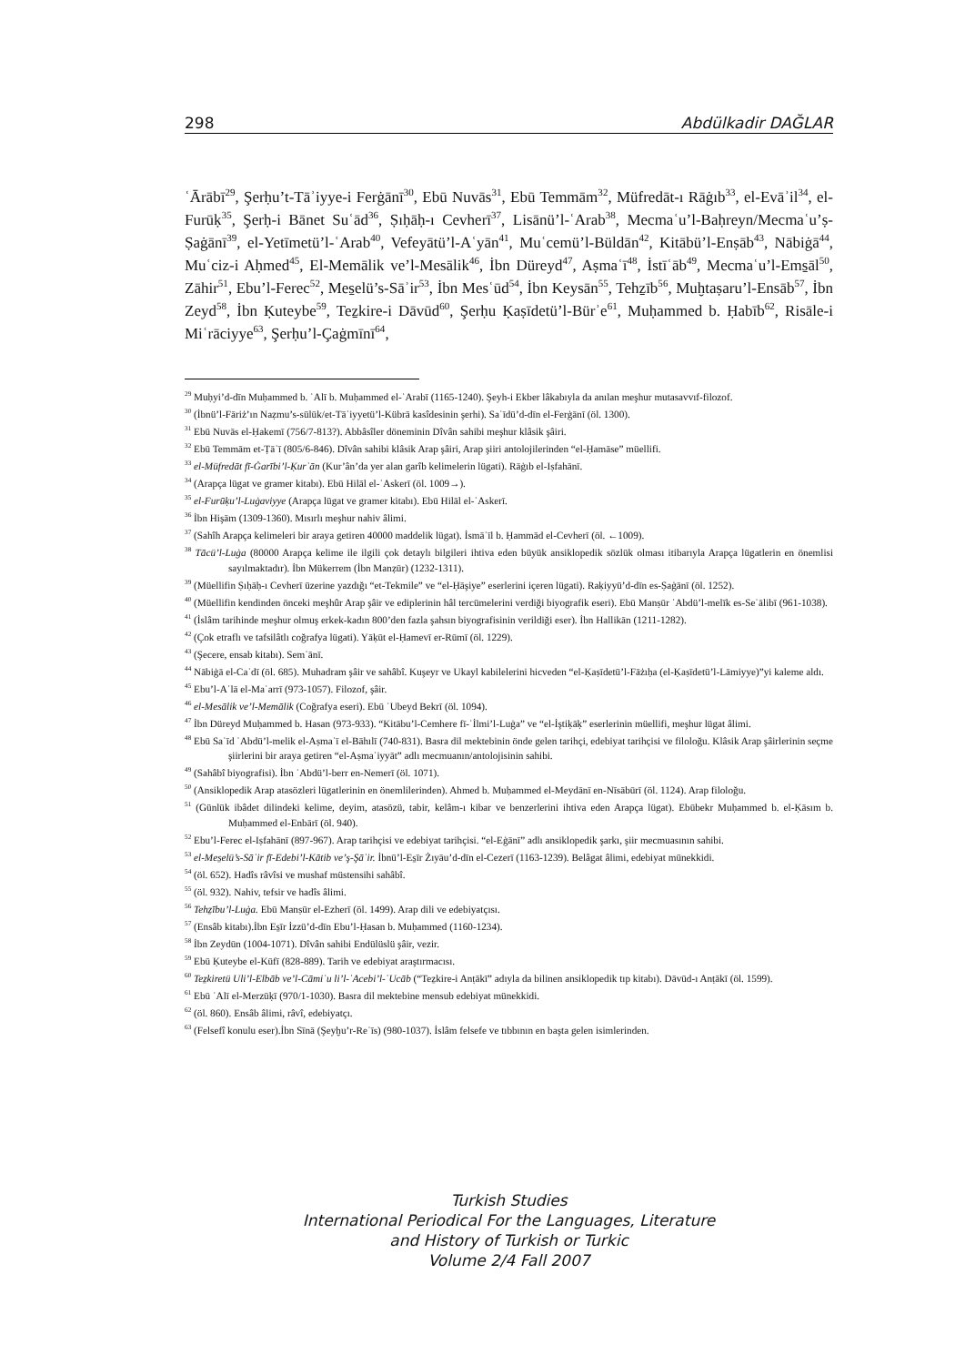298 Abdülkadir DAĞLAR
ʿĀrābī<sup>29</sup>, Şerḥu’t-Tāʾiyye-i Ferġānī<sup>30</sup>, Ebū Nuvās<sup>31</sup>, Ebū Temmām<sup>32</sup>, Müfredāt-ı Rāġıb<sup>33</sup>, el-Evāʾil<sup>34</sup>, el-Furūḳ<sup>35</sup>, Şerḥ-i Bānet Suʿād<sup>36</sup>, Ṣıḥāḥ-ı Cevherī<sup>37</sup>, Lisānü’l-ʿArab<sup>38</sup>, Mecmaʿu’l-Baḥreyn/Mecmaʿu’ṣ-Ṣaġānī<sup>39</sup>, el-Yetīmetü’l-ʿArab<sup>40</sup>, Vefeyātü’l-Aʿyān<sup>41</sup>, Muʿcemü’l-Büldān<sup>42</sup>, Kitābü’l-Enṣāb<sup>43</sup>, Nābiġā<sup>44</sup>, Muʿciz-i Aḥmed<sup>45</sup>, El-Memālik ve’l-Mesālik<sup>46</sup>, İbn Düreyd<sup>47</sup>, Aṣmaʿī<sup>48</sup>, İstīʿāb<sup>49</sup>, Mecmaʿu’l-Ems̱āl<sup>50</sup>, Zāhir<sup>51</sup>, Ebu’l-Ferec<sup>52</sup>, Mes̱elü’s-Sāʾir<sup>53</sup>, İbn Mesʿūd<sup>54</sup>, İbn Keysān<sup>55</sup>, Tehẕīb<sup>56</sup>, Muḫtaṣaru’l-Ensāb<sup>57</sup>, İbn Zeyd<sup>58</sup>, İbn Ḳuteybe<sup>59</sup>, Teẕkire-i Dāvūd<sup>60</sup>, Şerḥu Ḳaṣīdetü’l-Bürʾe<sup>61</sup>, Muḥammed b. Ḥabīb<sup>62</sup>, Risāle-i Miʿrāciyye<sup>63</sup>, Şerḥu’l-Çaġmīnī<sup>64</sup>,
<sup>29</sup> Muḥyi’d-dīn Muḥammed b. ʿAlī b. Muḥammed el-ʿArabī (1165-1240). Şeyh-i Ekber lâkabıyla da anılan meşhur mutasavvıf-filozof.
<sup>30</sup> (İbnü’l-Fāriż’ın Naẓmu’s-sülūk/et-Tāʾiyyetü’l-Kübrā kasîdesinin şerhi). Saʿīdü’d-dīn el-Ferġānī (öl. 1300).
<sup>31</sup> Ebū Nuvās el-Ḥakemī (756/7-813?). Abbâsîler döneminin Dîvân sahibi meşhur klâsik şâiri.
<sup>32</sup> Ebū Temmām et-Ṭāʾī (805/6-846). Dîvân sahibi klâsik Arap şâiri, Arap şiiri antolojilerinden “el-Ḥamāse” müellifi.
<sup>33</sup> el-Müfredāt fī-Ġarībi’l-Ḳurʾān (Kur’ân’da yer alan garîb kelimelerin lügati). Rāġıb el-Iṣfahānī.
<sup>34</sup> (Arapça lügat ve gramer kitabı). Ebū Hilāl el-ʿAskerī (öl. 1009→).
<sup>35</sup> el-Furūḳu’l-Luġaviyye (Arapça lügat ve gramer kitabı). Ebū Hilāl el-ʿAskerī.
<sup>36</sup> İbn Hişām (1309-1360). Mısırlı meşhur nahiv âlimi.
<sup>37</sup> (Sahîh Arapça kelimeleri bir araya getiren 40000 maddelik lügat). İsmāʿīl b. Ḥammād el-Cevherī (öl. ←1009).
<sup>38</sup> Tācü’l-Luġa (80000 Arapça kelime ile ilgili çok detaylı bilgileri ihtiva eden büyük ansiklopedik sözlük olması itibarıyla Arapça lügatlerin en önemlisi sayılmaktadır). İbn Mükerrem (İbn Manẓūr) (1232-1311).
<sup>39</sup> (Müellifin Ṣıḥāḥ-ı Cevherī üzerine yazdığı “et-Tekmile” ve “el-Ḥāşiye” eserlerini içeren lügati). Raḳiyyü’d-dīn es-Ṣaġānī (öl. 1252).
<sup>40</sup> (Müellifin kendinden önceki meşhûr Arap şâir ve ediplerinin hâl tercümelerini verdiği biyografik eseri). Ebū Manṣūr ʿAbdü’l-melīk es-Seʿālibī (961-1038).
<sup>41</sup> (İslâm tarihinde meşhur olmuş erkek-kadın 800’den fazla şahsın biyografisinin verildiği eser). İbn Hallikān (1211-1282).
<sup>42</sup> (Çok etraflı ve tafsilâtlı coğrafya lügati). Yāḳūt el-Ḥamevī er-Rūmī (öl. 1229).
<sup>43</sup> (Şecere, ensab kitabı). Semʿānī.
<sup>44</sup> Nābiġā el-Caʿdī (öl. 685). Muhadram şâir ve sahâbî. Kuşeyr ve Ukayl kabilelerini hicveden “el-Ḳaṣīdetü’l-Fāżıḥa (el-Ḳaṣīdetü’l-Lāmiyye)”yi kaleme aldı.
<sup>45</sup> Ebu’l-Aʿlā el-Maʿarrī (973-1057). Filozof, şâir.
<sup>46</sup> el-Mesālik ve’l-Memālik (Coğrafya eseri). Ebū ʿUbeyd Bekrī (öl. 1094).
<sup>47</sup> İbn Düreyd Muḥammed b. Hasan (973-933). “Kitābu’l-Cemhere fī-ʿİlmi’l-Luġa” ve “el-İştiḳāḳ” eserlerinin müellifi, meşhur lügat âlimi.
<sup>48</sup> Ebū Saʿīd ʿAbdü’l-melik el-Aṣmaʿī el-Bāhılī (740-831). Basra dil mektebinin önde gelen tarihçi, edebiyat tarihçisi ve filoloğu. Klâsik Arap şâirlerinin seçme şiirlerini bir araya getiren “el-Aṣmaʿiyyāt” adlı mecmuanın/antolojisinin sahibi.
<sup>49</sup> (Sahâbî biyografisi). İbn ʿAbdü’l-berr en-Nemerī (öl. 1071).
<sup>50</sup> (Ansiklopedik Arap atasözleri lügatlerinin en önemlilerinden). Ahmed b. Muḥammed el-Meydānī en-Nīsābūrī (öl. 1124). Arap filoloğu.
<sup>51</sup> (Günlük ibâdet dilindeki kelime, deyim, atasözü, tabir, kelâm-ı kibar ve benzerlerini ihtiva eden Arapça lügat). Ebūbekr Muḥammed b. el-Ḳāsım b. Muḥammed el-Enbārī (öl. 940).
<sup>52</sup> Ebu’l-Ferec el-Iṣfahānī (897-967). Arap tarihçisi ve edebiyat tarihçisi. “el-Eġānī” adlı ansiklopedik şarkı, şiir mecmuasının sahibi.
<sup>53</sup> el-Mes̱elü’s-Sāʾir fī-Edebi’l-Kātib ve’ş-Şāʿir. İbnü’l-Es̱īr Żıyāu’d-dīn el-Cezerī (1163-1239). Belâgat âlimi, edebiyat münekkidi.
<sup>54</sup> (öl. 652). Hadîs râvîsi ve mushaf müstensihi sahâbî.
<sup>55</sup> (öl. 932). Nahiv, tefsir ve hadîs âlimi.
<sup>56</sup> Tehẕību’l-Luġa. Ebū Manṣūr el-Ezherī (öl. 1499). Arap dili ve edebiyatçısı.
<sup>57</sup> (Ensâb kitabı).İbn Es̱īr İzzü’d-dīn Ebu’l-Ḥasan b. Muḥammed (1160-1234).
<sup>58</sup> İbn Zeydūn (1004-1071). Dîvân sahibi Endülüslü şâir, vezir.
<sup>59</sup> Ebū Ḳuteybe el-Kūfī (828-889). Tarih ve edebiyat araştırmacısı.
<sup>60</sup> Teẕkiretü Uli’l-Elbāb ve’l-Cāmiʿu li’l-ʿAcebi’l-ʿUcāb (“Teẕkire-i Anṭākī” adıyla da bilinen ansiklopedik tıp kitabı). Dāvūd-ı Anṭākī (öl. 1599).
<sup>61</sup> Ebū ʿAlī el-Merzūḳī (970/1-1030). Basra dil mektebine mensub edebiyat münekkidi.
<sup>62</sup> (öl. 860). Ensâb âlimi, râvî, edebiyatçı.
<sup>63</sup> (Felsefî konulu eser).İbn Sīnā (Şeyḫu’r-Reʾīs) (980-1037). İslâm felsefe ve tıbbının en başta gelen isimlerinden.
Turkish Studies
International Periodical For the Languages, Literature
and History of Turkish or Turkic
Volume 2/4 Fall 2007